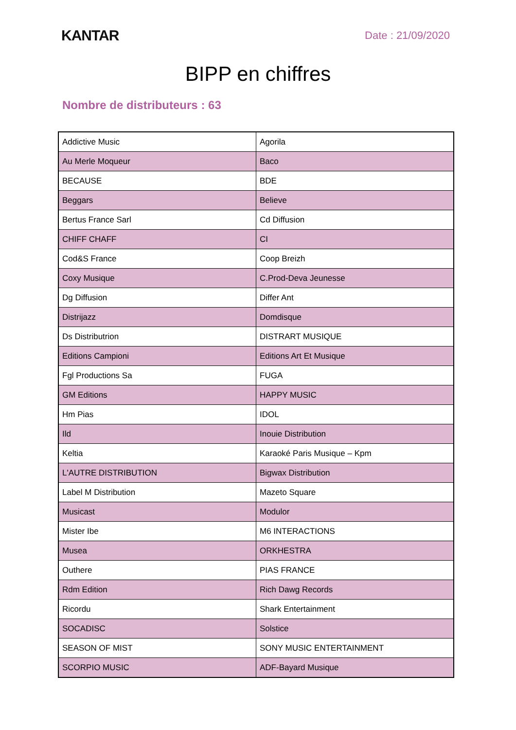KANTAR
Date : 21/09/2020
BIPP en chiffres
Nombre de distributeurs : 63
| Addictive Music | Agorila |
| Au Merle Moqueur | Baco |
| BECAUSE | BDE |
| Beggars | Believe |
| Bertus France Sarl | Cd Diffusion |
| CHIFF CHAFF | CI |
| Cod&S France | Coop Breizh |
| Coxy Musique | C.Prod-Deva Jeunesse |
| Dg Diffusion | Differ Ant |
| Distrijazz | Domdisque |
| Ds Distributrion | DISTRART MUSIQUE |
| Editions Campioni | Editions Art Et Musique |
| Fgl Productions Sa | FUGA |
| GM Editions | HAPPY MUSIC |
| Hm Pias | IDOL |
| Ild | Inouie Distribution |
| Keltia | Karaoké Paris Musique – Kpm |
| L'AUTRE DISTRIBUTION | Bigwax Distribution |
| Label M Distribution | Mazeto Square |
| Musicast | Modulor |
| Mister Ibe | M6 INTERACTIONS |
| Musea | ORKHESTRA |
| Outhere | PIAS FRANCE |
| Rdm Edition | Rich Dawg Records |
| Ricordu | Shark Entertainment |
| SOCADISC | Solstice |
| SEASON OF MIST | SONY MUSIC ENTERTAINMENT |
| SCORPIO MUSIC | ADF-Bayard Musique |